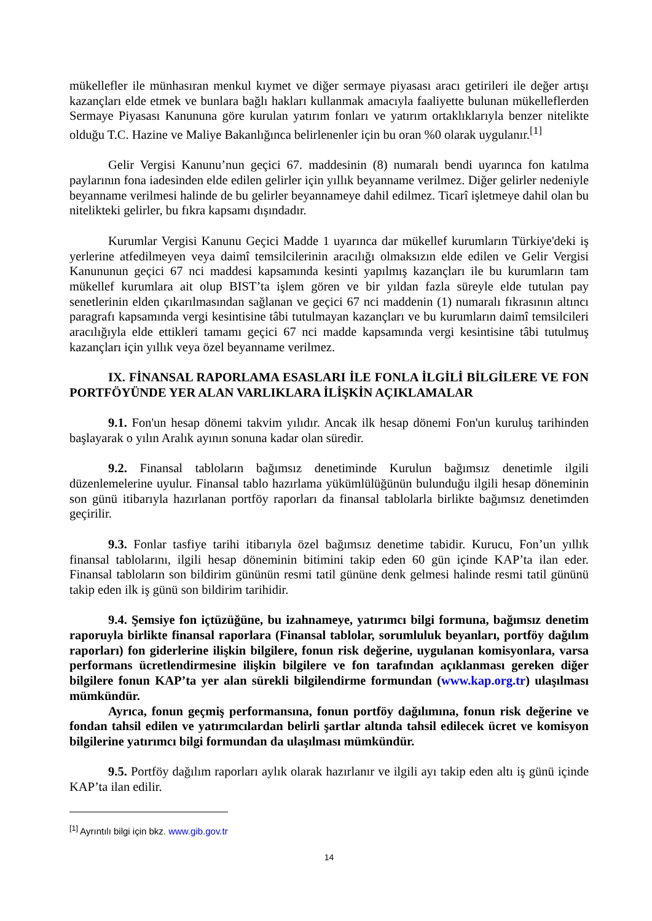mükellefler ile münhasıran menkul kıymet ve diğer sermaye piyasası aracı getirileri ile değer artışı kazançları elde etmek ve bunlara bağlı hakları kullanmak amacıyla faaliyette bulunan mükelleflerden Sermaye Piyasası Kanununa göre kurulan yatırım fonları ve yatırım ortaklıklarıyla benzer nitelikte olduğu T.C. Hazine ve Maliye Bakanlığınca belirlenenler için bu oran %0 olarak uygulanır.<sup>[1]</sup>
Gelir Vergisi Kanunu’nun geçici 67. maddesinin (8) numaralı bendi uyarınca fon katılma paylarının fona iadesinden elde edilen gelirler için yıllık beyanname verilmez. Diğer gelirler nedeniyle beyanname verilmesi halinde de bu gelirler beyannameye dahil edilmez. Ticarî işletmeye dahil olan bu nitelikteki gelirler, bu fıkra kapsamı dışındadır.
Kurumlar Vergisi Kanunu Geçici Madde 1 uyarınca dar mükellef kurumların Türkiye'deki iş yerlerine atfedilmeyen veya daimî temsilcilerinin aracılığı olmaksızın elde edilen ve Gelir Vergisi Kanununun geçici 67 nci maddesi kapsamında kesinti yapılmış kazançları ile bu kurumların tam mükellef kurumlara ait olup BIST’ta işlem gören ve bir yıldan fazla süreyle elde tutulan pay senetlerinin elden çıkarılmasından sağlanan ve geçici 67 nci maddenin (1) numaralı fıkrasının altıncı paragrafı kapsamında vergi kesintisine tâbi tutulmayan kazançları ve bu kurumların daimî temsilcileri aracılığıyla elde ettikleri tamamı geçici 67 nci madde kapsamında vergi kesintisine tâbi tutulmuş kazançları için yıllık veya özel beyanname verilmez.
IX. FİNANSAL RAPORLAMA ESASLARI İLE FONLA İLGİLİ BİLGİLERE VE FON PORTFÖYÜNDE YER ALAN VARLIKLARA İLİŞKİN AÇIKLAMALAR
9.1. Fon'un hesap dönemi takvim yılıdır. Ancak ilk hesap dönemi Fon'un kuruluş tarihinden başlayarak o yılın Aralık ayının sonuna kadar olan süredir.
9.2. Finansal tabloların bağımsız denetiminde Kurulun bağımsız denetimle ilgili düzenlemelerine uyulur. Finansal tablo hazırlama yükümlülüğünün bulunduğu ilgili hesap döneminin son günü itibarıyla hazırlanan portföy raporları da finansal tablolarla birlikte bağımsız denetimden geçirilir.
9.3. Fonlar tasfiye tarihi itibarıyla özel bağımsız denetime tabidir. Kurucu, Fon’un yıllık finansal tablolarını, ilgili hesap döneminin bitimini takip eden 60 gün içinde KAP’ta ilan eder. Finansal tabloların son bildirim gününün resmi tatil gününe denk gelmesi halinde resmi tatil gününü takip eden ilk iş günü son bildirim tarihidir.
9.4. Şemsiye fon içtüzüğüne, bu izahnameye, yatırımcı bilgi formuna, bağımsız denetim raporuyla birlikte finansal raporlara (Finansal tablolar, sorumluluk beyanları, portföy dağılım raporları) fon giderlerine ilişkin bilgilere, fonun risk değerine, uygulanan komisyonlara, varsa performans ücretlendirmesine ilişkin bilgilere ve fon tarafından açıklanması gereken diğer bilgilere fonun KAP’ta yer alan sürekli bilgilendirme formundan (www.kap.org.tr) ulaşılması mümkündür.
Ayrıca, fonun geçmiş performansına, fonun portföy dağılımına, fonun risk değerine ve fondan tahsil edilen ve yatırımcılardan belirli şartlar altında tahsil edilecek ücret ve komisyon bilgilerine yatırımcı bilgi formundan da ulaşılması mümkündür.
9.5. Portföy dağılım raporları aylık olarak hazırlanır ve ilgili ayı takip eden altı iş günü içinde KAP’ta ilan edilir.
<sup>[1]</sup> Ayrıntılı bilgi için bkz. www.gib.gov.tr
14